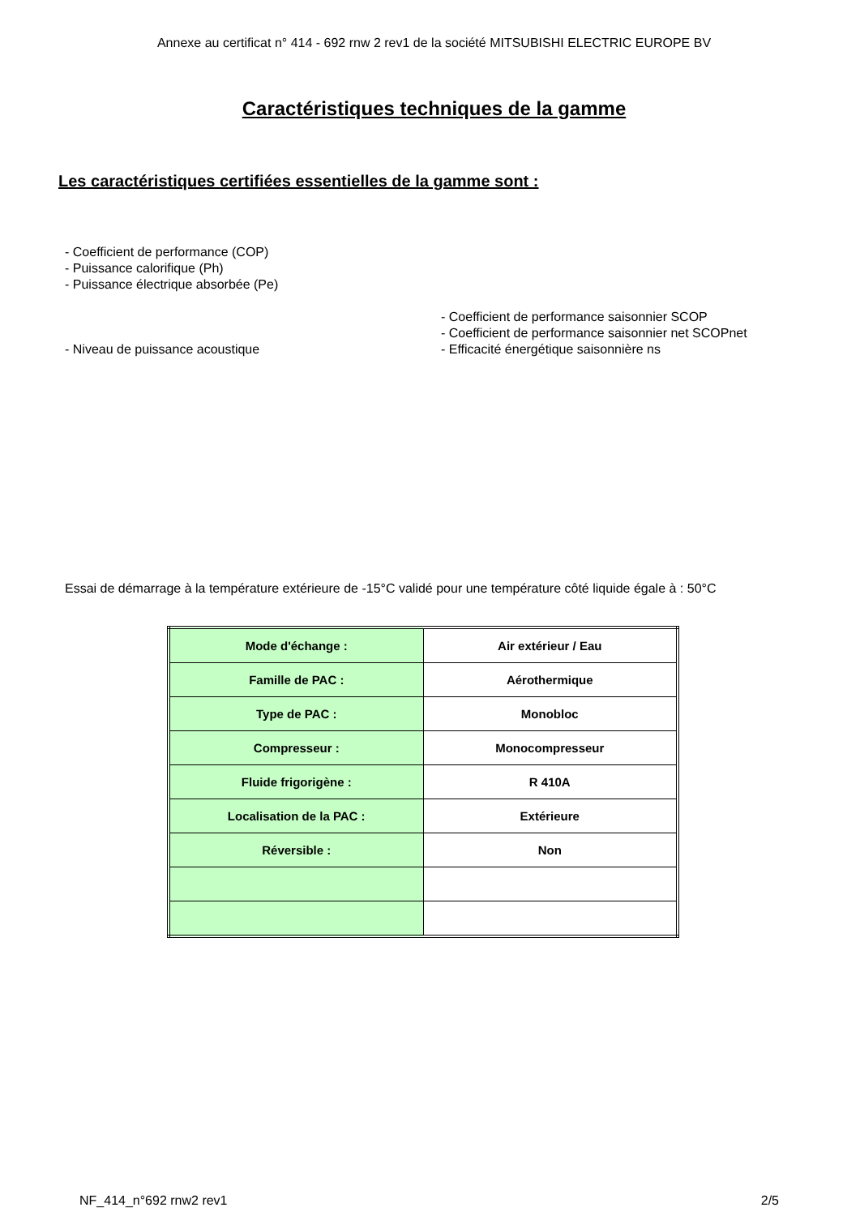Annexe au certificat n° 414 - 692 rnw 2 rev1 de la société MITSUBISHI ELECTRIC EUROPE BV
Caractéristiques techniques de la gamme
Les caractéristiques certifiées essentielles de la gamme sont :
- Coefficient de performance (COP)
- Puissance calorifique (Ph)
- Puissance électrique absorbée (Pe)
- Niveau de puissance acoustique - Coefficient de performance saisonnier SCOP
- Coefficient de performance saisonnier net SCOPnet
- Efficacité énergétique saisonnière ns
Essai de démarrage à la température extérieure de -15°C validé pour une température côté liquide égale à : 50°C
| Mode d'échange : | Air extérieur / Eau |
| Famille de PAC : | Aérothermique |
| Type de PAC : | Monobloc |
| Compresseur : | Monocompresseur |
| Fluide frigorigène : | R 410A |
| Localisation de la PAC : | Extérieure |
| Réversible : | Non |
NF_414_n°692 rnw2 rev1 2/5